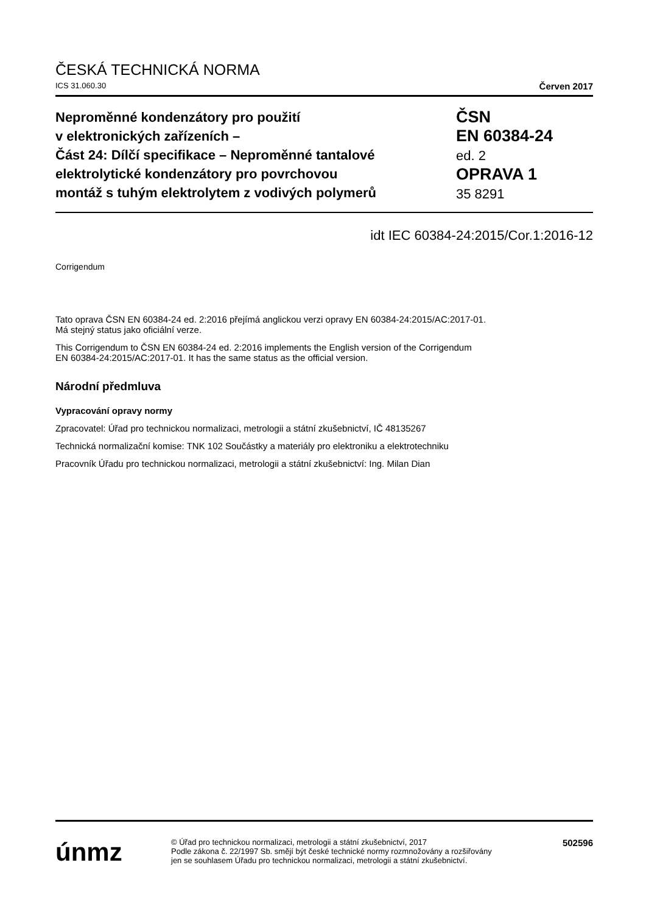ČESKÁ TECHNICKÁ NORMA
ICS 31.060.30 Červen 2017
Neproměnné kondenzátory pro použití
v elektronických zařízeních –
Část 24: Dílčí specifikace – Neproměnné tantalové
elektrolytické kondenzátory pro povrchovou
montáž s tuhým elektrolytem z vodivých polymerů
ČSN
EN 60384-24
ed. 2
OPRAVA 1
35 8291
idt IEC 60384-24:2015/Cor.1:2016-12
Corrigendum
Tato oprava ČSN EN 60384-24 ed. 2:2016 přejímá anglickou verzi opravy EN 60384-24:2015/AC:2017-01.
Má stejný status jako oficiální verze.
This Corrigendum to ČSN EN 60384-24 ed. 2:2016 implements the English version of the Corrigendum
EN 60384-24:2015/AC:2017-01. It has the same status as the official version.
Národní předmluva
Vypracování opravy normy
Zpracovatel: Úřad pro technickou normalizaci, metrologii a státní zkušebnictví, IČ 48135267
Technická normalizační komise: TNK 102 Součástky a materiály pro elektroniku a elektrotechniku
Pracovník Úřadu pro technickou normalizaci, metrologii a státní zkušebnictví: Ing. Milan Dian
únmz
© Úřad pro technickou normalizaci, metrologii a státní zkušebnictví, 2017
Podle zákona č. 22/1997 Sb. smějí být české technické normy rozmnožovány a rozšiřovány
jen se souhlasem Úřadu pro technickou normalizaci, metrologii a státní zkušebnictví.
502596